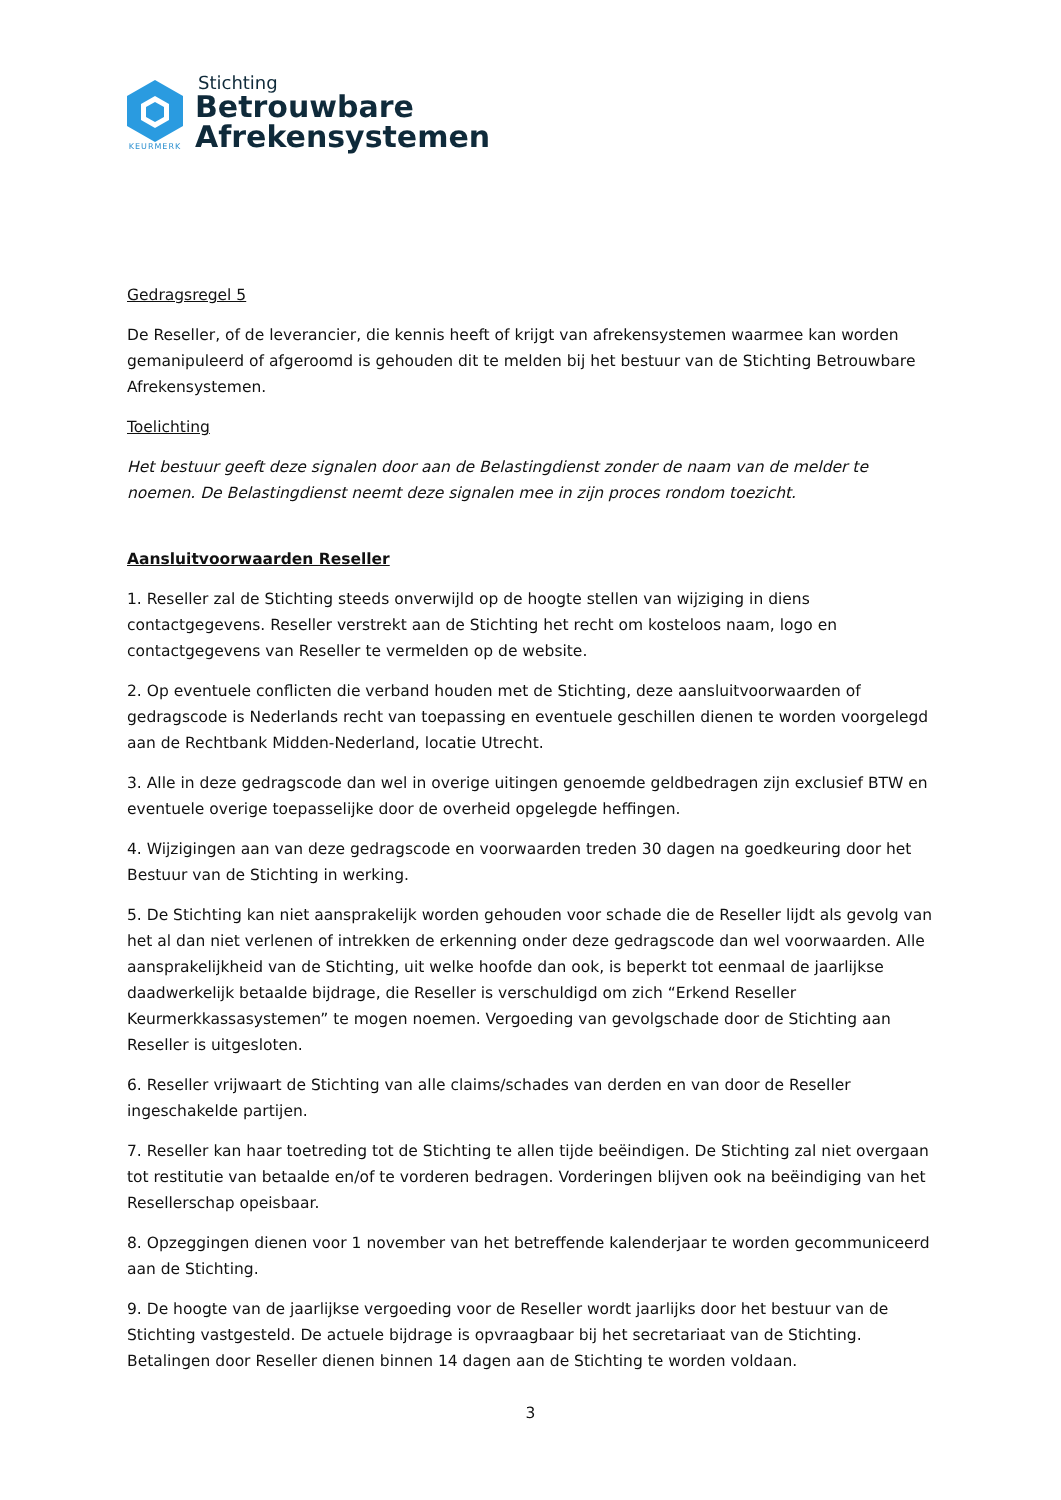KEURMERK
Stichting
Betrouwbare
Afrekensystemen
Gedragsregel 5
De Reseller, of de leverancier, die kennis heeft of krijgt van afrekensystemen waarmee kan worden gemanipuleerd of afgeroomd is gehouden dit te melden bij het bestuur van de Stichting Betrouwbare Afrekensystemen.
Toelichting
Het bestuur geeft deze signalen door aan de Belastingdienst zonder de naam van de melder te noemen. De Belastingdienst neemt deze signalen mee in zijn proces rondom toezicht.
Aansluitvoorwaarden Reseller
1. Reseller zal de Stichting steeds onverwijld op de hoogte stellen van wijziging in diens contactgegevens. Reseller verstrekt aan de Stichting het recht om kosteloos naam, logo en contactgegevens van Reseller te vermelden op de website.
2. Op eventuele conflicten die verband houden met de Stichting, deze aansluitvoorwaarden of gedragscode is Nederlands recht van toepassing en eventuele geschillen dienen te worden voorgelegd aan de Rechtbank Midden-Nederland, locatie Utrecht.
3. Alle in deze gedragscode dan wel in overige uitingen genoemde geldbedragen zijn exclusief BTW en eventuele overige toepasselijke door de overheid opgelegde heffingen.
4. Wijzigingen aan van deze gedragscode en voorwaarden treden 30 dagen na goedkeuring door het Bestuur van de Stichting in werking.
5. De Stichting kan niet aansprakelijk worden gehouden voor schade die de Reseller lijdt als gevolg van het al dan niet verlenen of intrekken de erkenning onder deze gedragscode dan wel voorwaarden. Alle aansprakelijkheid van de Stichting, uit welke hoofde dan ook, is beperkt tot eenmaal de jaarlijkse daadwerkelijk betaalde bijdrage, die Reseller is verschuldigd om zich “Erkend Reseller Keurmerkkassasystemen” te mogen noemen. Vergoeding van gevolgschade door de Stichting aan Reseller is uitgesloten.
6. Reseller vrijwaart de Stichting van alle claims/schades van derden en van door de Reseller ingeschakelde partijen.
7. Reseller kan haar toetreding tot de Stichting te allen tijde beëindigen. De Stichting zal niet overgaan tot restitutie van betaalde en/of te vorderen bedragen. Vorderingen blijven ook na beëindiging van het Resellerschap opeisbaar.
8. Opzeggingen dienen voor 1 november van het betreffende kalenderjaar te worden gecommuniceerd aan de Stichting.
9. De hoogte van de jaarlijkse vergoeding voor de Reseller wordt jaarlijks door het bestuur van de Stichting vastgesteld. De actuele bijdrage is opvraagbaar bij het secretariaat van de Stichting. Betalingen door Reseller dienen binnen 14 dagen aan de Stichting te worden voldaan.
3